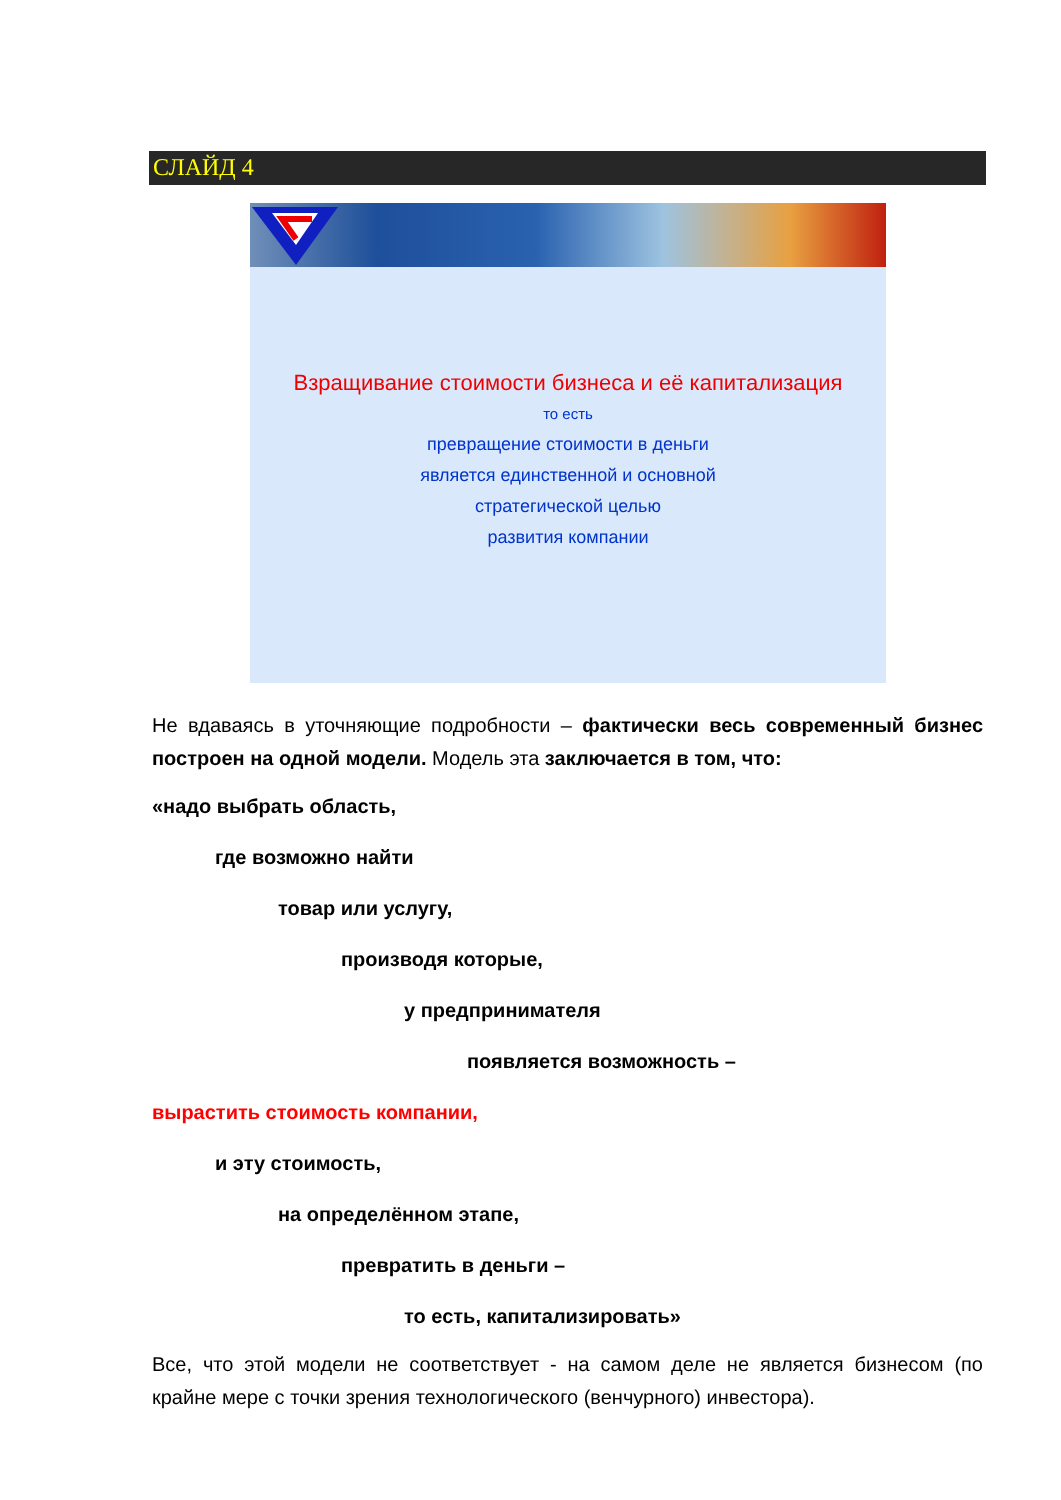СЛАЙД 4
Взращивание стоимости бизнеса и её капитализация
то есть
превращение стоимости в деньги
является единственной и основной
стратегической целью
развития компании
Не вдаваясь в уточняющие подробности – фактически весь современный бизнес построен на одной модели. Модель эта заключается в том, что:
«надо выбрать область,
где возможно найти
товар или услугу,
производя которые,
у предпринимателя
появляется возможность –
вырастить стоимость компании,
и эту стоимость,
на определённом этапе,
превратить в деньги –
то есть, капитализировать»
Все, что этой модели не соответствует - на самом деле не является бизнесом (по крайне мере с точки зрения технологического (венчурного) инвестора).